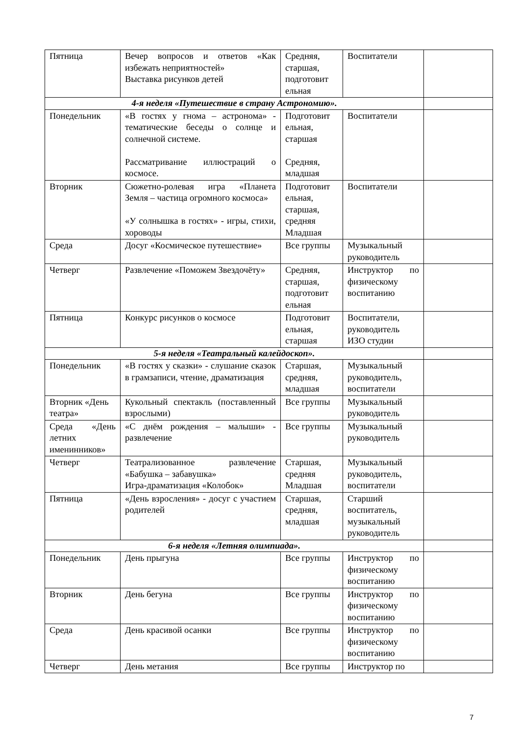| Пятница | Вечер вопросов и ответов «Как избежать неприятностей» Выставка рисунков детей | Средняя, старшая, подготовит ельная | Воспитатели | |
| 4-я неделя «Путешествие в страну Астрономию». | | | | |
| Понедельник | «В гостях у гнома – астронома» - тематические беседы о солнце и солнечной системе. Рассматривание иллюстраций о космосе. | Подготовит ельная, старшая Средняя, младшая | Воспитатели | |
| Вторник | Сюжетно-ролевая игра «Планета Земля – частица огромного космоса» «У солнышка в гостях» - игры, стихи, хороводы | Подготовит ельная, старшая, средняя Младшая | Воспитатели | |
| Среда | Досуг «Космическое путешествие» | Все группы | Музыкальный руководитель | |
| Четверг | Развлечение «Поможем Звездочёту» | Средняя, старшая, подготовит ельная | Инструктор по физическому воспитанию | |
| Пятница | Конкурс рисунков о космосе | Подготовит ельная, старшая | Воспитатели, руководитель ИЗО студии | |
| 5-я неделя «Театральный калейдоскоп». | | | | |
| Понедельник | «В гостях у сказки» - слушание сказок в грамзаписи, чтение, драматизация | Старшая, средняя, младшая | Музыкальный руководитель, воспитатели | |
| Вторник «День театра» | Кукольный спектакль (поставленный взрослыми) | Все группы | Музыкальный руководитель | |
| Среда «День летних именинников» | «С днём рождения – малыши» - развлечение | Все группы | Музыкальный руководитель | |
| Четверг | Театрализованное развлечение «Бабушка – забавушка» Игра-драматизация «Колобок» | Старшая, средняя Младшая | Музыкальный руководитель, воспитатели | |
| Пятница | «День взросления» - досуг с участием родителей | Старшая, средняя, младшая | Старший воспитатель, музыкальный руководитель | |
| 6-я неделя «Летняя олимпиада». | | | | |
| Понедельник | День прыгуна | Все группы | Инструктор по физическому воспитанию | |
| Вторник | День бегуна | Все группы | Инструктор по физическому воспитанию | |
| Среда | День красивой осанки | Все группы | Инструктор по физическому воспитанию | |
| Четверг | День метания | Все группы | Инструктор по | |
7